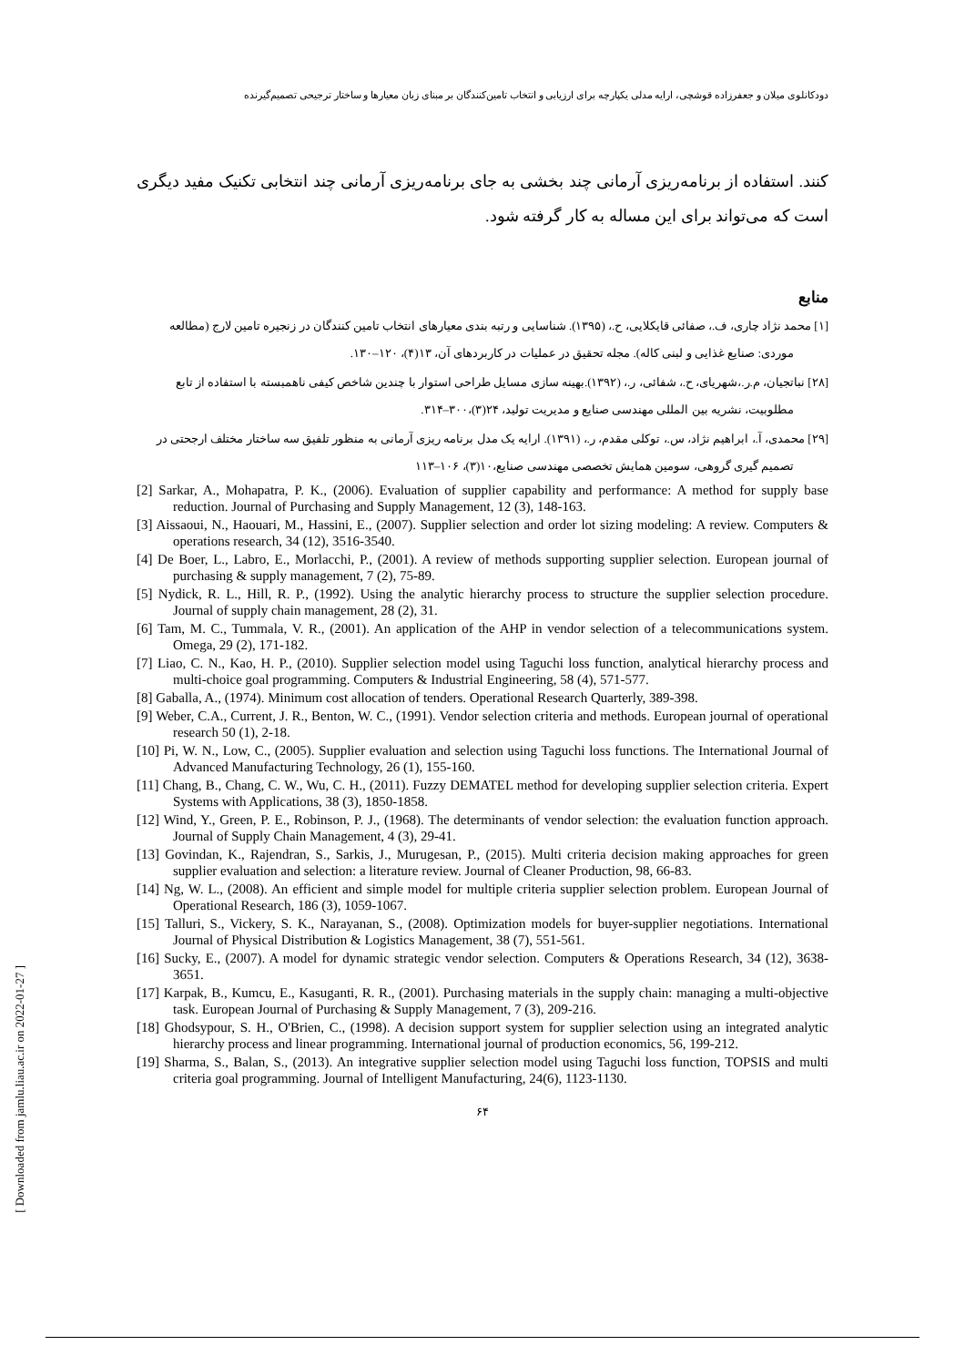دودکانلوی میلان و جعفرزاده قوشچی، ارایه مدلی یکپارچه برای ارزیابی و انتخاب تامین‌کنندگان بر مبنای زبان معیارها و ساختار ترجیحی تصمیم‌گیرنده
کنند. استفاده از برنامه‌ریزی آرمانی چند بخشی به جای برنامه‌ریزی آرمانی چند انتخابی تکنیک مفید دیگری است که می‌تواند برای این مساله به کار گرفته شود.
منابع
[۱] محمد نژاد چاری، ف.، صفائی قایکلایی، ح.، (۱۳۹۵). شناسایی و رتبه بندی معیارهای انتخاب تامین کنندگان در زنجیره تامین لارج (مطالعه موردی: صنایع غذایی و لبنی کاله). مجله تحقیق در عملیات در کاربردهای آن، ۱۳(۴)، ۱۲۰–۱۳۰.
[۲۸] نباتجیان، م.ر.،شهریای، ح.، شفائی، ر.، (۱۳۹۲).بهینه سازی مسایل طراحی استوار با چندین شاخص کیفی ناهمبسته با استفاده از تابع مطلوبیت، نشریه بین المللی مهندسی صنایع و مدیریت تولید، ۲۴(۳)،۳۰۰–۳۱۴.
[۲۹] محمدی، آ.، ابراهیم نژاد، س.، توکلی مقدم، ر.، (۱۳۹۱). ارایه یک مدل برنامه ریزی آرمانی به منظور تلفیق سه ساختار مختلف ارجحتی در تصمیم گیری گروهی، سومین همایش تخصصی مهندسی صنایع،۱۰(۳)، ۱۰۶–۱۱۳
[2] Sarkar, A., Mohapatra, P. K., (2006). Evaluation of supplier capability and performance: A method for supply base reduction. Journal of Purchasing and Supply Management, 12 (3), 148-163.
[3] Aissaoui, N., Haouari, M., Hassini, E., (2007). Supplier selection and order lot sizing modeling: A review. Computers & operations research, 34 (12), 3516-3540.
[4] De Boer, L., Labro, E., Morlacchi, P., (2001). A review of methods supporting supplier selection. European journal of purchasing & supply management, 7 (2), 75-89.
[5] Nydick, R. L., Hill, R. P., (1992). Using the analytic hierarchy process to structure the supplier selection procedure. Journal of supply chain management, 28 (2), 31.
[6] Tam, M. C., Tummala, V. R., (2001). An application of the AHP in vendor selection of a telecommunications system. Omega, 29 (2), 171-182.
[7] Liao, C. N., Kao, H. P., (2010). Supplier selection model using Taguchi loss function, analytical hierarchy process and multi-choice goal programming. Computers & Industrial Engineering, 58 (4), 571-577.
[8] Gaballa, A., (1974). Minimum cost allocation of tenders. Operational Research Quarterly, 389-398.
[9] Weber, C.A., Current, J. R., Benton, W. C., (1991). Vendor selection criteria and methods. European journal of operational research 50 (1), 2-18.
[10] Pi, W. N., Low, C., (2005). Supplier evaluation and selection using Taguchi loss functions. The International Journal of Advanced Manufacturing Technology, 26 (1), 155-160.
[11] Chang, B., Chang, C. W., Wu, C. H., (2011). Fuzzy DEMATEL method for developing supplier selection criteria. Expert Systems with Applications, 38 (3), 1850-1858.
[12] Wind, Y., Green, P. E., Robinson, P. J., (1968). The determinants of vendor selection: the evaluation function approach. Journal of Supply Chain Management, 4 (3), 29-41.
[13] Govindan, K., Rajendran, S., Sarkis, J., Murugesan, P., (2015). Multi criteria decision making approaches for green supplier evaluation and selection: a literature review. Journal of Cleaner Production, 98, 66-83.
[14] Ng, W. L., (2008). An efficient and simple model for multiple criteria supplier selection problem. European Journal of Operational Research, 186 (3), 1059-1067.
[15] Talluri, S., Vickery, S. K., Narayanan, S., (2008). Optimization models for buyer-supplier negotiations. International Journal of Physical Distribution & Logistics Management, 38 (7), 551-561.
[16] Sucky, E., (2007). A model for dynamic strategic vendor selection. Computers & Operations Research, 34 (12), 3638-3651.
[17] Karpak, B., Kumcu, E., Kasuganti, R. R., (2001). Purchasing materials in the supply chain: managing a multi-objective task. European Journal of Purchasing & Supply Management, 7 (3), 209-216.
[18] Ghodsypour, S. H., O'Brien, C., (1998). A decision support system for supplier selection using an integrated analytic hierarchy process and linear programming. International journal of production economics, 56, 199-212.
[19] Sharma, S., Balan, S., (2013). An integrative supplier selection model using Taguchi loss function, TOPSIS and multi criteria goal programming. Journal of Intelligent Manufacturing, 24(6), 1123-1130.
۶۴
[ Downloaded from jamlu.liau.ac.ir on 2022-01-27 ]